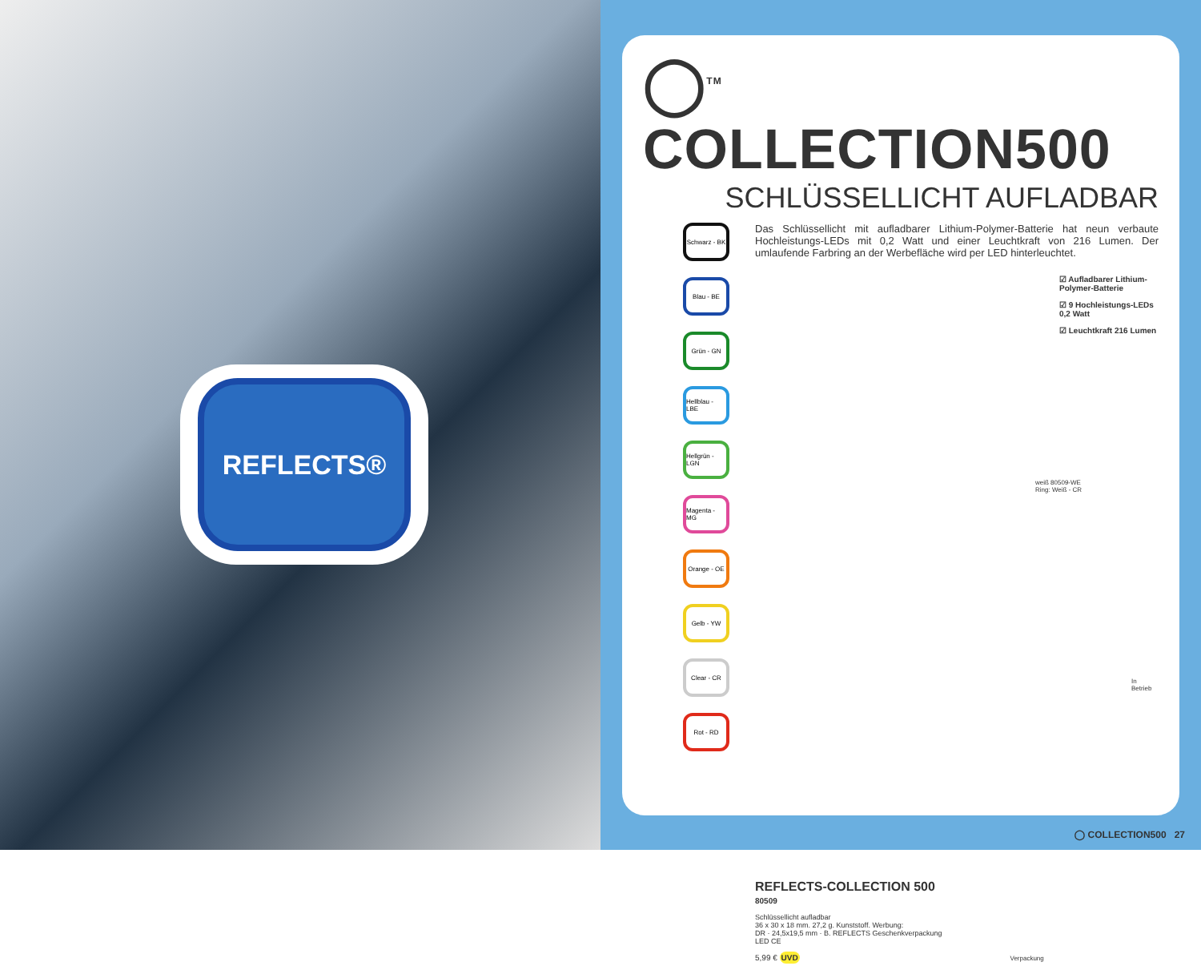REFLECTS®
◯<sup>TM</sup> COLLECTION500
SCHLÜSSELLICHT AUFLADBAR
Schwarz - BK
Blau - BE
Grün - GN
Hellblau - LBE
Hellgrün - LGN
Magenta - MG
Orange - OE
Gelb - YW
Clear - CR
Rot - RD
Das Schlüssellicht mit aufladbarer Lithium-Polymer-Batterie hat neun verbaute Hochleistungs-LEDs mit 0,2 Watt und einer Leuchtkraft von 216 Lumen. Der umlaufende Farbring an der Werbefläche wird per LED hinterleuchtet.
☑ Aufladbarer Lithium-Polymer-Batterie
☑ 9 Hochleistungs-LEDs 0,2 Watt
☑ Leuchtkraft 216 Lumen
weiß 80509-WE
Ring: Weiß - CR
In Betrieb
REFLECTS-COLLECTION 500
80509
Schlüssellicht aufladbar
36 x 30 x 18 mm. 27,2 g. Kunststoff. Werbung:
DR · 24,5x19,5 mm · B. REFLECTS Geschenkverpackung
LED CE
5,99 € UVD Verpackung
◯ COLLECTION500 27